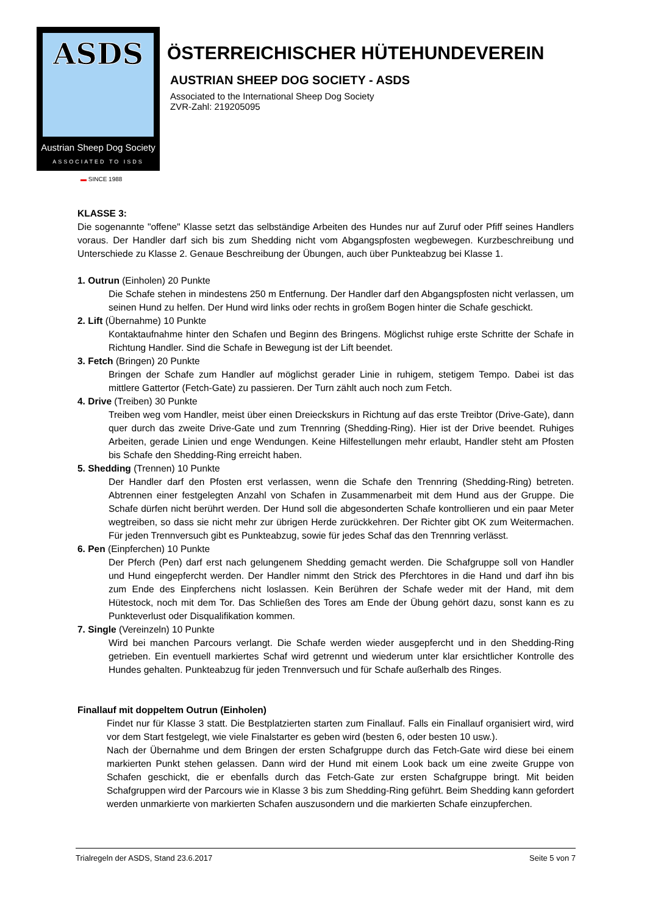ASDS
Austrian Sheep Dog Society
ASSOCIATED TO ISDS
▬ SINCE 1988
ÖSTERREICHISCHER HÜTEHUNDEVEREIN
AUSTRIAN SHEEP DOG SOCIETY - ASDS
Associated to the International Sheep Dog Society
ZVR-Zahl: 219205095
KLASSE 3:
Die sogenannte "offene" Klasse setzt das selbständige Arbeiten des Hundes nur auf Zuruf oder Pfiff seines Handlers voraus. Der Handler darf sich bis zum Shedding nicht vom Abgangspfosten wegbewegen. Kurzbeschreibung und Unterschiede zu Klasse 2. Genaue Beschreibung der Übungen, auch über Punkteabzug bei Klasse 1.
1. Outrun (Einholen) 20 Punkte
Die Schafe stehen in mindestens 250 m Entfernung. Der Handler darf den Abgangspfosten nicht verlassen, um seinen Hund zu helfen. Der Hund wird links oder rechts in großem Bogen hinter die Schafe geschickt.
2. Lift (Übernahme) 10 Punkte
Kontaktaufnahme hinter den Schafen und Beginn des Bringens. Möglichst ruhige erste Schritte der Schafe in Richtung Handler. Sind die Schafe in Bewegung ist der Lift beendet.
3. Fetch (Bringen) 20 Punkte
Bringen der Schafe zum Handler auf möglichst gerader Linie in ruhigem, stetigem Tempo. Dabei ist das mittlere Gattertor (Fetch-Gate) zu passieren. Der Turn zählt auch noch zum Fetch.
4. Drive (Treiben) 30 Punkte
Treiben weg vom Handler, meist über einen Dreieckskurs in Richtung auf das erste Treibtor (Drive-Gate), dann quer durch das zweite Drive-Gate und zum Trennring (Shedding-Ring). Hier ist der Drive beendet. Ruhiges Arbeiten, gerade Linien und enge Wendungen. Keine Hilfestellungen mehr erlaubt, Handler steht am Pfosten bis Schafe den Shedding-Ring erreicht haben.
5. Shedding (Trennen) 10 Punkte
Der Handler darf den Pfosten erst verlassen, wenn die Schafe den Trennring (Shedding-Ring) betreten. Abtrennen einer festgelegten Anzahl von Schafen in Zusammenarbeit mit dem Hund aus der Gruppe. Die Schafe dürfen nicht berührt werden. Der Hund soll die abgesonderten Schafe kontrollieren und ein paar Meter wegtreiben, so dass sie nicht mehr zur übrigen Herde zurückkehren. Der Richter gibt OK zum Weitermachen. Für jeden Trennversuch gibt es Punkteabzug, sowie für jedes Schaf das den Trennring verlässt.
6. Pen (Einpferchen) 10 Punkte
Der Pferch (Pen) darf erst nach gelungenem Shedding gemacht werden. Die Schafgruppe soll von Handler und Hund eingepfercht werden. Der Handler nimmt den Strick des Pferchtores in die Hand und darf ihn bis zum Ende des Einpferchens nicht loslassen. Kein Berühren der Schafe weder mit der Hand, mit dem Hütestock, noch mit dem Tor. Das Schließen des Tores am Ende der Übung gehört dazu, sonst kann es zu Punkteverlust oder Disqualifikation kommen.
7. Single (Vereinzeln) 10 Punkte
Wird bei manchen Parcours verlangt. Die Schafe werden wieder ausgepfercht und in den Shedding-Ring getrieben. Ein eventuell markiertes Schaf wird getrennt und wiederum unter klar ersichtlicher Kontrolle des Hundes gehalten. Punkteabzug für jeden Trennversuch und für Schafe außerhalb des Ringes.
Finallauf mit doppeltem Outrun (Einholen)
Findet nur für Klasse 3 statt. Die Bestplatzierten starten zum Finallauf. Falls ein Finallauf organisiert wird, wird vor dem Start festgelegt, wie viele Finalstarter es geben wird (besten 6, oder besten 10 usw.).
Nach der Übernahme und dem Bringen der ersten Schafgruppe durch das Fetch-Gate wird diese bei einem markierten Punkt stehen gelassen. Dann wird der Hund mit einem Look back um eine zweite Gruppe von Schafen geschickt, die er ebenfalls durch das Fetch-Gate zur ersten Schafgruppe bringt. Mit beiden Schafgruppen wird der Parcours wie in Klasse 3 bis zum Shedding-Ring geführt. Beim Shedding kann gefordert werden unmarkierte von markierten Schafen auszusondern und die markierten Schafe einzupferchen.
Trialregeln der ASDS, Stand 23.6.2017 Seite 5 von 7